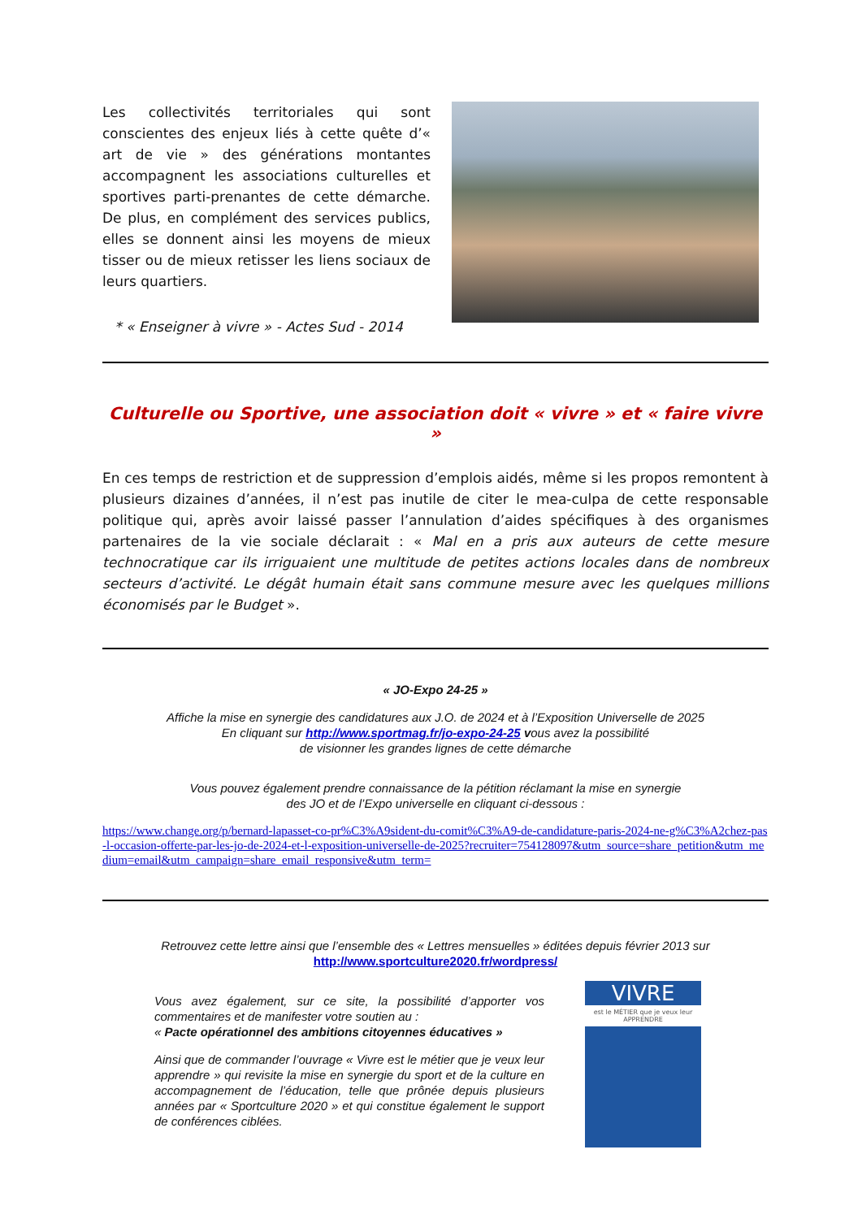Les collectivités territoriales qui sont conscientes des enjeux liés à cette quête d’« art de vie » des générations montantes accompagnent les associations culturelles et sportives parti-prenantes de cette démarche. De plus, en complément des services publics, elles se donnent ainsi les moyens de mieux tisser ou de mieux retisser les liens sociaux de leurs quartiers.
* « Enseigner à vivre » - Actes Sud - 2014
Culturelle ou Sportive, une association doit « vivre » et « faire vivre »
En ces temps de restriction et de suppression d’emplois aidés, même si les propos remontent à plusieurs dizaines d’années, il n’est pas inutile de citer le mea-culpa de cette responsable politique qui, après avoir laissé passer l’annulation d’aides spécifiques à des organismes partenaires de la vie sociale déclarait : « Mal en a pris aux auteurs de cette mesure technocratique car ils irriguaient une multitude de petites actions locales dans de nombreux secteurs d’activité. Le dégât humain était sans commune mesure avec les quelques millions économisés par le Budget ».
« JO-Expo 24-25 »
Affiche la mise en synergie des candidatures aux J.O. de 2024 et à l’Exposition Universelle de 2025
En cliquant sur http://www.sportmag.fr/jo-expo-24-25 vous avez la possibilité
de visionner les grandes lignes de cette démarche
Vous pouvez également prendre connaissance de la pétition réclamant la mise en synergie
des JO et de l’Expo universelle en cliquant ci-dessous :
https://www.change.org/p/bernard-lapasset-co-pr%C3%A9sident-du-comit%C3%A9-de-candidature-paris-2024-ne-g%C3%A2chez-pas-l-occasion-offerte-par-les-jo-de-2024-et-l-exposition-universelle-de-2025?recruiter=754128097&utm_source=share_petition&utm_medium=email&utm_campaign=share_email_responsive&utm_term=
Retrouvez cette lettre ainsi que l’ensemble des « Lettres mensuelles » éditées depuis février 2013 sur
http://www.sportculture2020.fr/wordpress/
Vous avez également, sur ce site, la possibilité d’apporter vos commentaires et de manifester votre soutien au :
« Pacte opérationnel des ambitions citoyennes éducatives »
Ainsi que de commander l’ouvrage « Vivre est le métier que je veux leur apprendre » qui revisite la mise en synergie du sport et de la culture en accompagnement de l’éducation, telle que prônée depuis plusieurs années par « Sportculture 2020 » et qui constitue également le support de conférences ciblées.
VIVRE
est le MÉTIER que je veux leur APPRENDRE